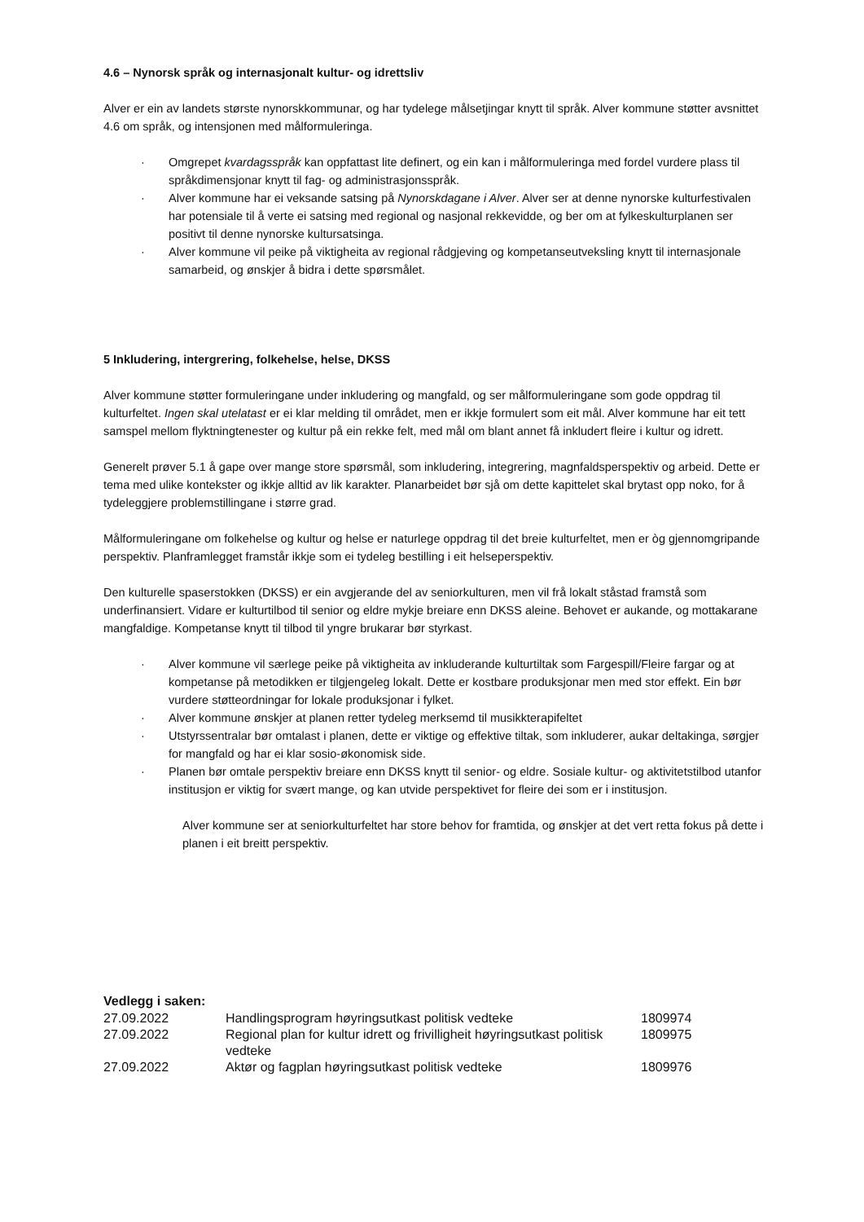4.6 – Nynorsk språk og internasjonalt kultur- og idrettsliv
Alver er ein av landets største nynorskkommunar, og har tydelege målsetjingar knytt til språk. Alver kommune støtter avsnittet 4.6 om språk, og intensjonen med målformuleringa.
· Omgrepet kvardagsspråk kan oppfattast lite definert, og ein kan i målformuleringa med fordel vurdere plass til språkdimensjonar knytt til fag- og administrasjonsspråk.
· Alver kommune har ei veksande satsing på Nynorskdagane i Alver. Alver ser at denne nynorske kulturfestivalen har potensiale til å verte ei satsing med regional og nasjonal rekkevidde, og ber om at fylkeskulturplanen ser positivt til denne nynorske kultursatsinga.
· Alver kommune vil peike på viktigheita av regional rådgjeving og kompetanseutveksling knytt til internasjonale samarbeid, og ønskjer å bidra i dette spørsmålet.
5 Inkludering, intergrering, folkehelse, helse, DKSS
Alver kommune støtter formuleringane under inkludering og mangfald, og ser målformuleringane som gode oppdrag til kulturfeltet. Ingen skal utelatast er ei klar melding til området, men er ikkje formulert som eit mål. Alver kommune har eit tett samspel mellom flyktningtenester og kultur på ein rekke felt, med mål om blant annet få inkludert fleire i kultur og idrett.
Generelt prøver 5.1 å gape over mange store spørsmål, som inkludering, integrering, magnfaldsperspektiv og arbeid. Dette er tema med ulike kontekster og ikkje alltid av lik karakter. Planarbeidet bør sjå om dette kapittelet skal brytast opp noko, for å tydeleggjere problemstillingane i større grad.
Målformuleringane om folkehelse og kultur og helse er naturlege oppdrag til det breie kulturfeltet, men er òg gjennomgripande perspektiv. Planframlegget framstår ikkje som ei tydeleg bestilling i eit helseperspektiv.
Den kulturelle spaserstokken (DKSS) er ein avgjerande del av seniorkulturen, men vil frå lokalt ståstad framstå som underfinansiert. Vidare er kulturtilbod til senior og eldre mykje breiare enn DKSS aleine. Behovet er aukande, og mottakarane mangfaldige. Kompetanse knytt til tilbod til yngre brukarar bør styrkast.
· Alver kommune vil særlege peike på viktigheita av inkluderande kulturtiltak som Fargespill/Fleire fargar og at kompetanse på metodikken er tilgjengeleg lokalt. Dette er kostbare produksjonar men med stor effekt. Ein bør vurdere støtteordningar for lokale produksjonar i fylket.
· Alver kommune ønskjer at planen retter tydeleg merksemd til musikkterapifeltet
· Utstyrssentralar bør omtalast i planen, dette er viktige og effektive tiltak, som inkluderer, aukar deltakinga, sørgjer for mangfald og har ei klar sosio-økonomisk side.
· Planen bør omtale perspektiv breiare enn DKSS knytt til senior- og eldre. Sosiale kultur- og aktivitetstilbod utanfor institusjon er viktig for svært mange, og kan utvide perspektivet for fleire dei som er i institusjon.
Alver kommune ser at seniorkulturfeltet har store behov for framtida, og ønskjer at det vert retta fokus på dette i planen i eit breitt perspektiv.
Vedlegg i saken:
| 27.09.2022 | Handlingsprogram høyringsutkast politisk vedteke | 1809974 |
| 27.09.2022 | Regional plan for kultur idrett og frivilligheit høyringsutkast politisk vedteke | 1809975 |
| 27.09.2022 | Aktør og fagplan høyringsutkast politisk vedteke | 1809976 |